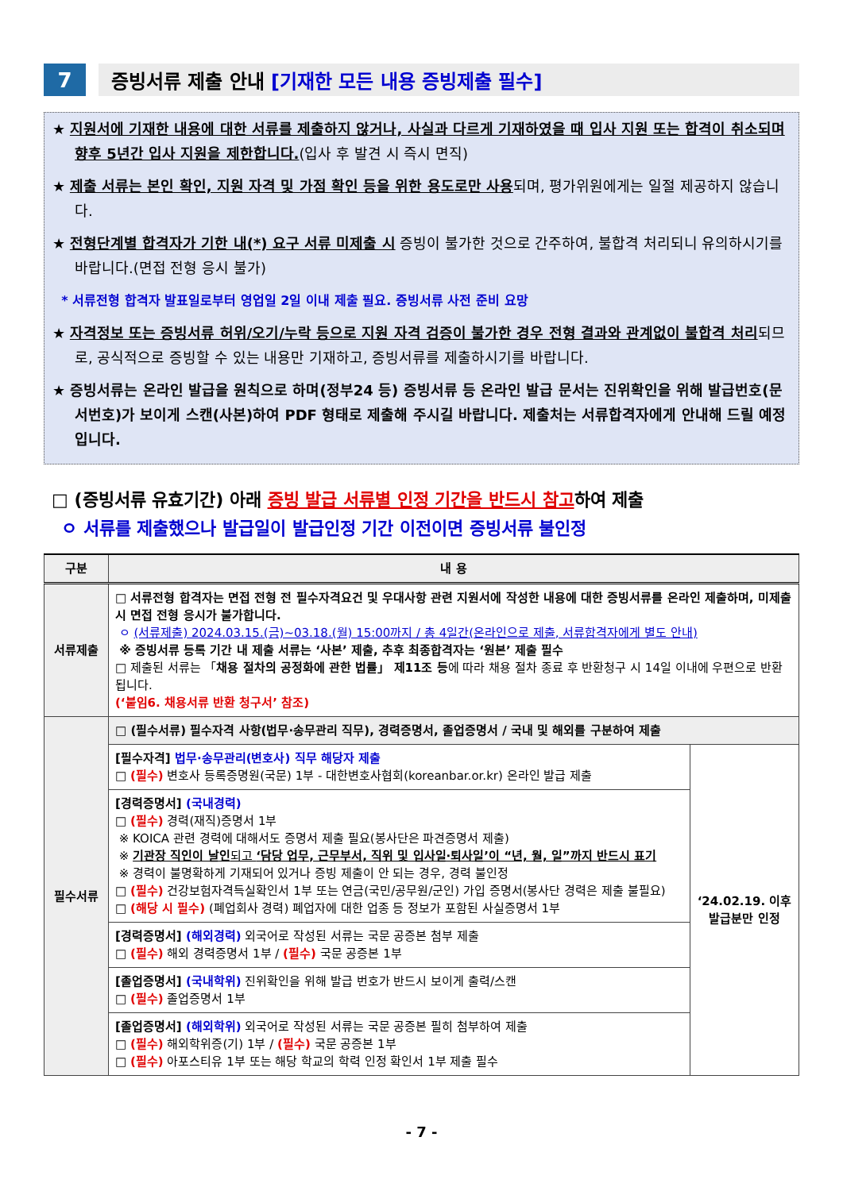7
증빙서류 제출 안내 [기재한 모든 내용 증빙제출 필수]
★ 지원서에 기재한 내용에 대한 서류를 제출하지 않거나, 사실과 다르게 기재하였을 때 입사 지원 또는 합격이 취소되며 향후 5년간 입사 지원을 제한합니다.(입사 후 발견 시 즉시 면직)
★ 제출 서류는 본인 확인, 지원 자격 및 가점 확인 등을 위한 용도로만 사용되며, 평가위원에게는 일절 제공하지 않습니다.
★ 전형단계별 합격자가 기한 내(*) 요구 서류 미제출 시 증빙이 불가한 것으로 간주하여, 불합격 처리되니 유의하시기를 바랍니다.(면접 전형 응시 불가)
* 서류전형 합격자 발표일로부터 영업일 2일 이내 제출 필요. 증빙서류 사전 준비 요망
★ 자격정보 또는 증빙서류 허위/오기/누락 등으로 지원 자격 검증이 불가한 경우 전형 결과와 관계없이 불합격 처리되므로, 공식적으로 증빙할 수 있는 내용만 기재하고, 증빙서류를 제출하시기를 바랍니다.
★ 증빙서류는 온라인 발급을 원칙으로 하며(정부24 등) 증빙서류 등 온라인 발급 문서는 진위확인을 위해 발급번호(문서번호)가 보이게 스캔(사본)하여 PDF 형태로 제출해 주시길 바랍니다. 제출처는 서류합격자에게 안내해 드릴 예정입니다.
□ (증빙서류 유효기간) 아래 증빙 발급 서류별 인정 기간을 반드시 참고하여 제출
ㅇ 서류를 제출했으나 발급일이 발급인정 기간 이전이면 증빙서류 불인정
| 구분 | 내 용 | |
| --- | --- | --- |
| 서류제출 | □ 서류전형 합격자는 면접 전형 전 필수자격요건 및 우대사항 관련 지원서에 작성한 내용에 대한 증빙서류를 온라인 제출하며, 미제출 시 면접 전형 응시가 불가합니다. ㅇ (서류제출) 2024.03.15.(금)~03.18.(월) 15:00까지 / 총 4일간(온라인으로 제출, 서류합격자에게 별도 안내) ※ 증빙서류 등록 기간 내 제출 서류는 ‘사본’ 제출, 추후 최종합격자는 ‘원본’ 제출 필수 □ 제출된 서류는 「 채용 절차의 공정화에 관한 법률」 제11조 등 에 따라 채용 절차 종료 후 반환청구 시 14일 이내에 우편으로 반환됩니다. (‘붙임6. 채용서류 반환 청구서’ 참조) | |
| 필수서류 | □ (필수서류) 필수자격 사항(법무·송무관리 직무), 경력증명서, 졸업증명서 / 국내 및 해외를 구분하여 제출 | |
| | [필수자격] 법무·송무관리(변호사) 직무 해당자 제출 □ (필수) 변호사 등록증명원(국문) 1부 - 대한변호사협회(koreanbar.or.kr) 온라인 발급 제출 | ‘24.02.19. 이후 발급분만 인정 |
| | [경력증명서] (국내경력) □ (필수) 경력(재직)증명서 1부 ※ KOICA 관련 경력에 대해서도 증명서 제출 필요(봉사단은 파견증명서 제출) ※ 기관장 직인이 날인 되고 ‘담당 업무, 근무부서, 직위 및 입사일·퇴사일’이 “년, 월, 일”까지 반드시 표기 ※ 경력이 불명확하게 기재되어 있거나 증빙 제출이 안 되는 경우, 경력 불인정 □ (필수) 건강보험자격득실확인서 1부 또는 연금(국민/공무원/군인) 가입 증명서(봉사단 경력은 제출 불필요) □ (해당 시 필수) (폐업회사 경력) 폐업자에 대한 업종 등 정보가 포함된 사실증명서 1부 | |
| | [경력증명서] (해외경력) 외국어로 작성된 서류는 국문 공증본 첨부 제출 □ (필수) 해외 경력증명서 1부 / (필수) 국문 공증본 1부 | |
| | [졸업증명서] (국내학위) 진위확인을 위해 발급 번호가 반드시 보이게 출력/스캔 □ (필수) 졸업증명서 1부 | |
| | [졸업증명서] (해외학위) 외국어로 작성된 서류는 국문 공증본 필히 첨부하여 제출 □ (필수) 해외학위증(기) 1부 / (필수) 국문 공증본 1부 □ (필수) 아포스티유 1부 또는 해당 학교의 학력 인정 확인서 1부 제출 필수 | |
- 7 -